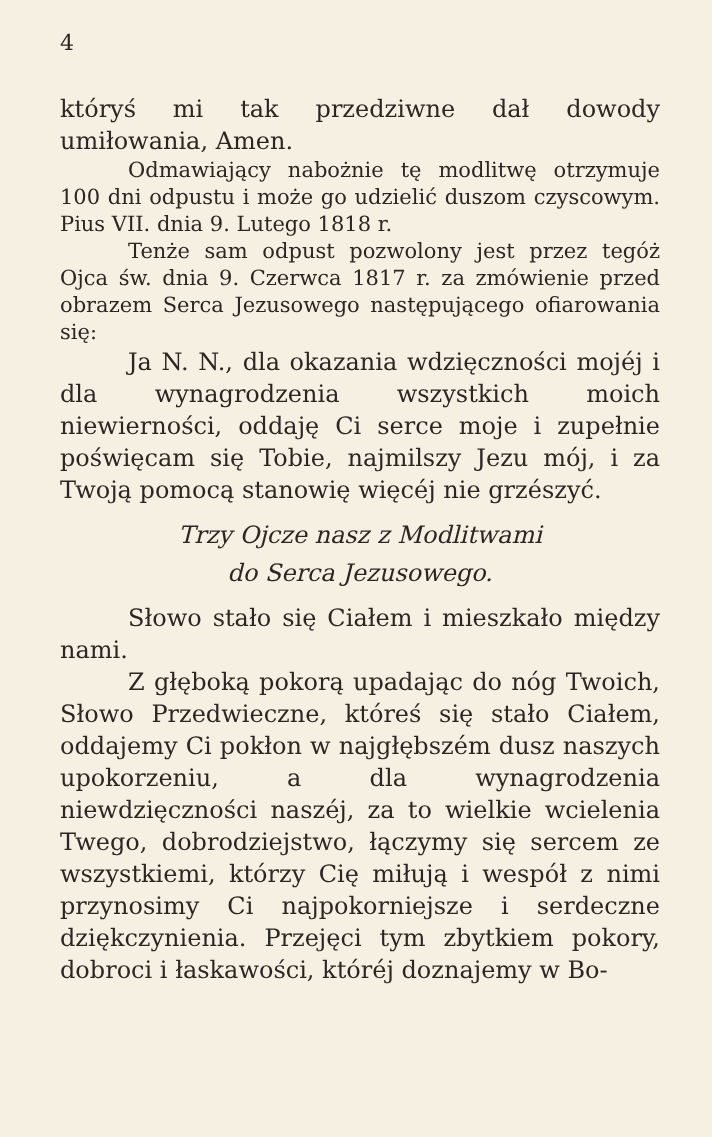4
któryś mi tak przedziwne dał dowody umiłowania, Amen.
Odmawiający nabożnie tę modlitwę otrzymuje 100 dni odpustu i może go udzielić duszom czyscowym. Pius VII. dnia 9. Lutego 1818 r.
Tenże sam odpust pozwolony jest przez tegóż Ojca św. dnia 9. Czerwca 1817 r. za zmówienie przed obrazem Serca Jezusowego następującego ofiarowania się:
Ja N. N., dla okazania wdzięczności mojéj i dla wynagrodzenia wszystkich moich niewierności, oddaję Ci serce moje i zupełnie poświęcam się Tobie, najmilszy Jezu mój, i za Twoją pomocą stanowię więcéj nie grzészyć.
Trzy Ojcze nasz z Modlitwami
do Serca Jezusowego.
Słowo stało się Ciałem i mieszkało między nami.
Z głęboką pokorą upadając do nóg Twoich, Słowo Przedwieczne, któreś się stało Ciałem, oddajemy Ci pokłon w najgłębszém dusz naszych upokorzeniu, a dla wynagrodzenia niewdzięczności naszéj, za to wielkie wcielenia Twego, dobrodziejstwo, łączymy się sercem ze wszystkiemi, którzy Cię miłują i wespół z nimi przynosimy Ci najpokorniejsze i serdeczne dziękczynienia. Przejęci tym zbytkiem pokory, dobroci i łaskawości, któréj doznajemy w Bo-